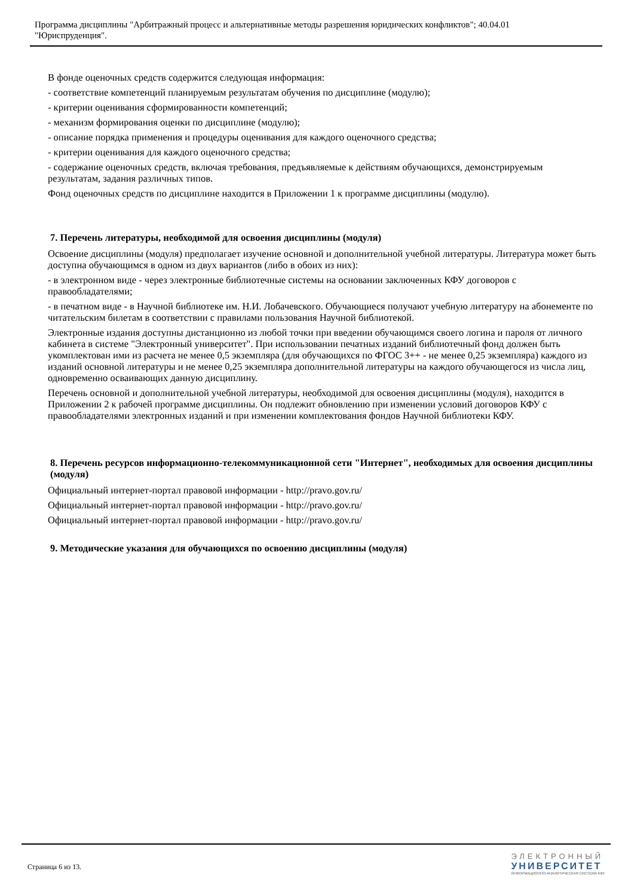Программа дисциплины "Арбитражный процесс и альтернативные методы разрешения юридических конфликтов"; 40.04.01
"Юриспруденция".
В фонде оценочных средств содержится следующая информация:
- соответствие компетенций планируемым результатам обучения по дисциплине (модулю);
- критерии оценивания сформированности компетенций;
- механизм формирования оценки по дисциплине (модулю);
- описание порядка применения и процедуры оценивания для каждого оценочного средства;
- критерии оценивания для каждого оценочного средства;
- содержание оценочных средств, включая требования, предъявляемые к действиям обучающихся, демонстрируемым результатам, задания различных типов.
Фонд оценочных средств по дисциплине находится в Приложении 1 к программе дисциплины (модулю).
7. Перечень литературы, необходимой для освоения дисциплины (модуля)
Освоение дисциплины (модуля) предполагает изучение основной и дополнительной учебной литературы. Литература может быть доступна обучающимся в одном из двух вариантов (либо в обоих из них):
- в электронном виде - через электронные библиотечные системы на основании заключенных КФУ договоров с правообладателями;
- в печатном виде - в Научной библиотеке им. Н.И. Лобачевского. Обучающиеся получают учебную литературу на абонементе по читательским билетам в соответствии с правилами пользования Научной библиотекой.
Электронные издания доступны дистанционно из любой точки при введении обучающимся своего логина и пароля от личного кабинета в системе "Электронный университет". При использовании печатных изданий библиотечный фонд должен быть укомплектован ими из расчета не менее 0,5 экземпляра (для обучающихся по ФГОС 3++ - не менее 0,25 экземпляра) каждого из изданий основной литературы и не менее 0,25 экземпляра дополнительной литературы на каждого обучающегося из числа лиц, одновременно осваивающих данную дисциплину.
Перечень основной и дополнительной учебной литературы, необходимой для освоения дисциплины (модуля), находится в Приложении 2 к рабочей программе дисциплины. Он подлежит обновлению при изменении условий договоров КФУ с правообладателями электронных изданий и при изменении комплектования фондов Научной библиотеки КФУ.
8. Перечень ресурсов информационно-телекоммуникационной сети "Интернет", необходимых для освоения дисциплины (модуля)
Официальный интернет-портал правовой информации - http://pravo.gov.ru/
Официальный интернет-портал правовой информации - http://pravo.gov.ru/
Официальный интернет-портал правовой информации - http://pravo.gov.ru/
9. Методические указания для обучающихся по освоению дисциплины (модуля)
Страница 6 из 13.
ЭЛЕКТРОННЫЙ
УНИВЕРСИТЕТ
ИНФОРМАЦИОННО-АНАЛИТИЧЕСКАЯ СИСТЕМА КФУ